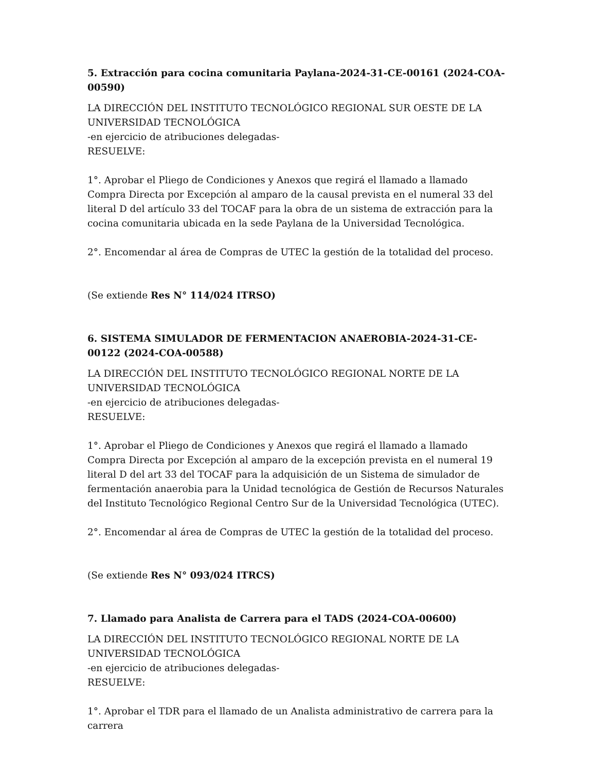5. Extracción para cocina comunitaria Paylana-2024-31-CE-00161 (2024-COA-00590)
LA DIRECCIÓN DEL INSTITUTO TECNOLÓGICO REGIONAL SUR OESTE DE LA UNIVERSIDAD TECNOLÓGICA
-en ejercicio de atribuciones delegadas-
RESUELVE:
1°. Aprobar el Pliego de Condiciones y Anexos que regirá el llamado a llamado Compra Directa por Excepción al amparo de la causal prevista en el numeral 33 del literal D del artículo 33 del TOCAF para la obra de un sistema de extracción para la cocina comunitaria ubicada en la sede Paylana de la Universidad Tecnológica.
2°. Encomendar al área de Compras de UTEC la gestión de la totalidad del proceso.
(Se extiende Res N° 114/024 ITRSO)
6. SISTEMA SIMULADOR DE FERMENTACION ANAEROBIA-2024-31-CE-00122 (2024-COA-00588)
LA DIRECCIÓN DEL INSTITUTO TECNOLÓGICO REGIONAL NORTE DE LA UNIVERSIDAD TECNOLÓGICA
-en ejercicio de atribuciones delegadas-
RESUELVE:
1°. Aprobar el Pliego de Condiciones y Anexos que regirá el llamado a llamado Compra Directa por Excepción al amparo de la excepción prevista en el numeral 19 literal D del art 33 del TOCAF para la adquisición de un Sistema de simulador de fermentación anaerobia para la Unidad tecnológica de Gestión de Recursos Naturales del Instituto Tecnológico Regional Centro Sur de la Universidad Tecnológica (UTEC).
2°. Encomendar al área de Compras de UTEC la gestión de la totalidad del proceso.
(Se extiende Res N° 093/024 ITRCS)
7. Llamado para Analista de Carrera para el TADS (2024-COA-00600)
LA DIRECCIÓN DEL INSTITUTO TECNOLÓGICO REGIONAL NORTE DE LA UNIVERSIDAD TECNOLÓGICA
-en ejercicio de atribuciones delegadas-
RESUELVE:
1°. Aprobar el TDR para el llamado de un Analista administrativo de carrera para la carrera